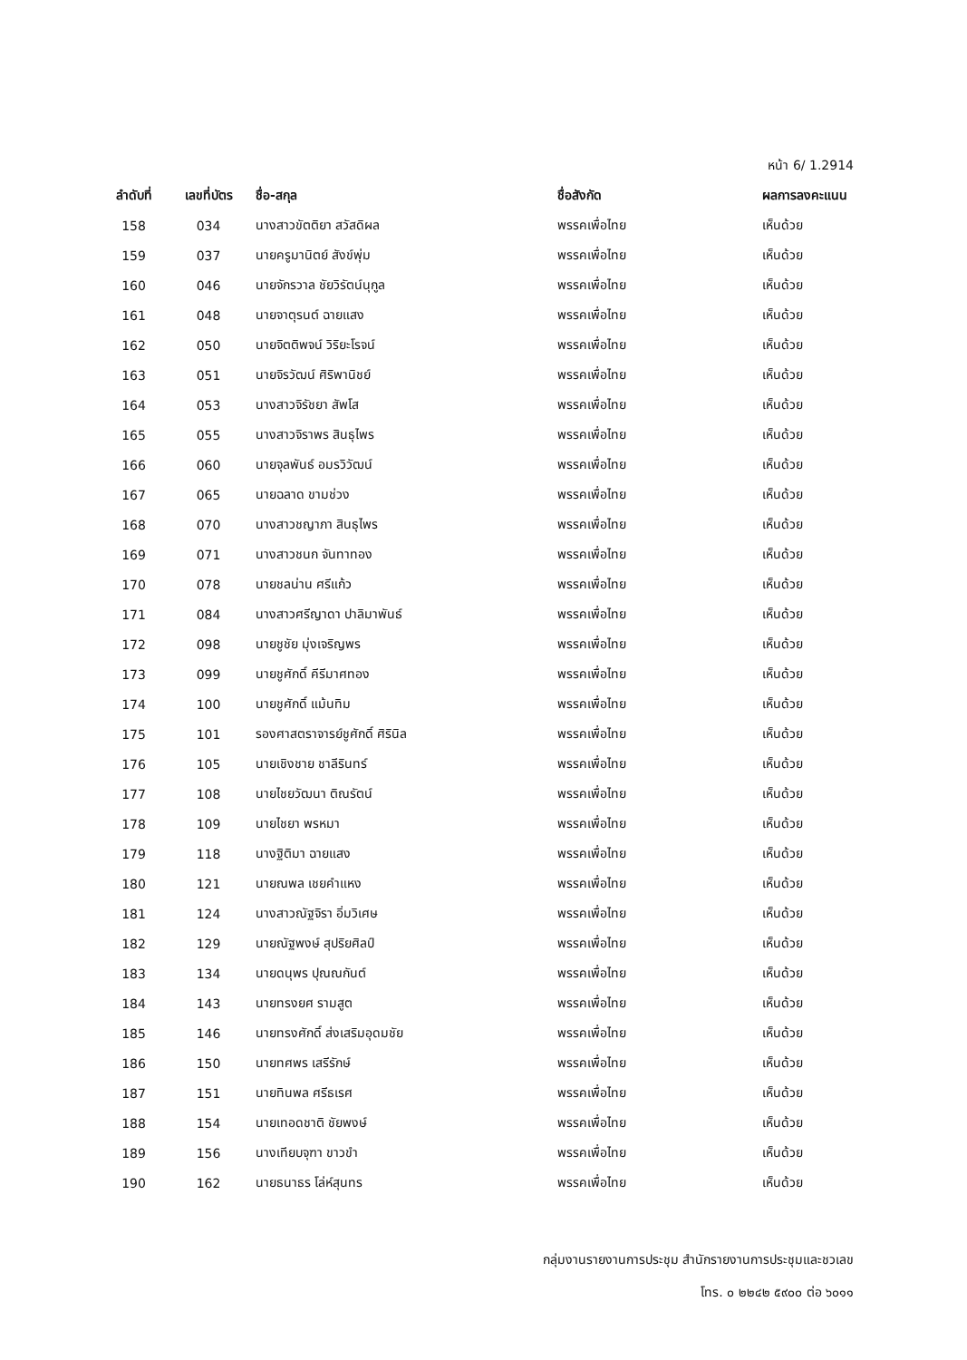หน้า 6/ 1.2914
| ลำดับที่ | เลขที่บัตร | ชื่อ-สกุล | ชื่อสังกัด | ผลการลงคะแนน |
| --- | --- | --- | --- | --- |
| 158 | 034 | นางสาวขัตติยา สวัสดิผล | พรรคเพื่อไทย | เห็นด้วย |
| 159 | 037 | นายครูมานิตย์ สังข์พุ่ม | พรรคเพื่อไทย | เห็นด้วย |
| 160 | 046 | นายจักรวาล ชัยวิรัตน์นุกูล | พรรคเพื่อไทย | เห็นด้วย |
| 161 | 048 | นายจาตุรนต์ ฉายแสง | พรรคเพื่อไทย | เห็นด้วย |
| 162 | 050 | นายจิตติพจน์ วิริยะโรจน์ | พรรคเพื่อไทย | เห็นด้วย |
| 163 | 051 | นายจิรวัฒน์ ศิริพานิชย์ | พรรคเพื่อไทย | เห็นด้วย |
| 164 | 053 | นางสาวจิรัชยา สัพโส | พรรคเพื่อไทย | เห็นด้วย |
| 165 | 055 | นางสาวจิราพร สินธุไพร | พรรคเพื่อไทย | เห็นด้วย |
| 166 | 060 | นายจุลพันธ์ อมรวิวัฒน์ | พรรคเพื่อไทย | เห็นด้วย |
| 167 | 065 | นายฉลาด ขามช่วง | พรรคเพื่อไทย | เห็นด้วย |
| 168 | 070 | นางสาวชญาภา สินธุไพร | พรรคเพื่อไทย | เห็นด้วย |
| 169 | 071 | นางสาวชนก จันทาทอง | พรรคเพื่อไทย | เห็นด้วย |
| 170 | 078 | นายชลน่าน ศรีแก้ว | พรรคเพื่อไทย | เห็นด้วย |
| 171 | 084 | นางสาวศรีญาดา ปาลิมาพันธ์ | พรรคเพื่อไทย | เห็นด้วย |
| 172 | 098 | นายชูชัย มุ่งเจริญพร | พรรคเพื่อไทย | เห็นด้วย |
| 173 | 099 | นายชูศักดิ์ คีรีมาศทอง | พรรคเพื่อไทย | เห็นด้วย |
| 174 | 100 | นายชูศักดิ์ แม้นทิม | พรรคเพื่อไทย | เห็นด้วย |
| 175 | 101 | รองศาสตราจารย์ชูศักดิ์ ศิรินิล | พรรคเพื่อไทย | เห็นด้วย |
| 176 | 105 | นายเชิงชาย ชาลีรินทร์ | พรรคเพื่อไทย | เห็นด้วย |
| 177 | 108 | นายไชยวัฒนา ติณรัตน์ | พรรคเพื่อไทย | เห็นด้วย |
| 178 | 109 | นายไชยา พรหมา | พรรคเพื่อไทย | เห็นด้วย |
| 179 | 118 | นางฐิติมา ฉายแสง | พรรคเพื่อไทย | เห็นด้วย |
| 180 | 121 | นายณพล เชยคำแหง | พรรคเพื่อไทย | เห็นด้วย |
| 181 | 124 | นางสาวณัฐจิรา อิ่มวิเศษ | พรรคเพื่อไทย | เห็นด้วย |
| 182 | 129 | นายณัฐพงษ์ สุปริยศิลป์ | พรรคเพื่อไทย | เห็นด้วย |
| 183 | 134 | นายดนุพร ปุณณกันต์ | พรรคเพื่อไทย | เห็นด้วย |
| 184 | 143 | นายทรงยศ รามสูต | พรรคเพื่อไทย | เห็นด้วย |
| 185 | 146 | นายทรงศักดิ์ ส่งเสริมอุดมชัย | พรรคเพื่อไทย | เห็นด้วย |
| 186 | 150 | นายทศพร เสรีรักษ์ | พรรคเพื่อไทย | เห็นด้วย |
| 187 | 151 | นายทินพล ศรีธเรศ | พรรคเพื่อไทย | เห็นด้วย |
| 188 | 154 | นายเทอดชาติ ชัยพงษ์ | พรรคเพื่อไทย | เห็นด้วย |
| 189 | 156 | นางเทียบจุฑา ขาวขำ | พรรคเพื่อไทย | เห็นด้วย |
| 190 | 162 | นายธนาธร โล่ห์สุนทร | พรรคเพื่อไทย | เห็นด้วย |
กลุ่มงานรายงานการประชุม สำนักรายงานการประชุมและชวเลข
โทร. ๐ ๒๒๔๒ ๕๙๐๐ ต่อ ๖๐๑๑